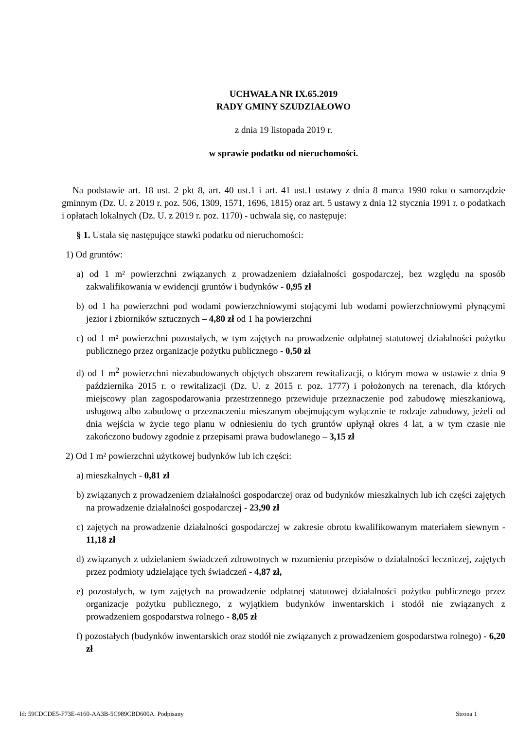UCHWAŁA NR IX.65.2019
RADY GMINY SZUDZIAŁOWO
z dnia 19 listopada 2019 r.
w sprawie podatku od nieruchomości.
Na podstawie art. 18 ust. 2 pkt 8, art. 40 ust.1 i art. 41 ust.1 ustawy z dnia 8 marca 1990 roku o samorządzie gminnym (Dz. U. z 2019 r. poz. 506, 1309, 1571, 1696, 1815) oraz art. 5 ustawy z dnia 12 stycznia 1991 r. o podatkach i opłatach lokalnych (Dz. U. z 2019 r. poz. 1170) - uchwala się, co następuje:
§ 1. Ustala się następujące stawki podatku od nieruchomości:
1) Od gruntów:
a) od 1 m² powierzchni związanych z prowadzeniem działalności gospodarczej, bez względu na sposób zakwalifikowania w ewidencji gruntów i budynków - 0,95 zł
b) od 1 ha powierzchni pod wodami powierzchniowymi stojącymi lub wodami powierzchniowymi płynącymi jezior i zbiorników sztucznych – 4,80 zł od 1 ha powierzchni
c) od 1 m² powierzchni pozostałych, w tym zajętych na prowadzenie odpłatnej statutowej działalności pożytku publicznego przez organizacje pożytku publicznego - 0,50 zł
d) od 1 m<sup>2</sup> powierzchni niezabudowanych objętych obszarem rewitalizacji, o którym mowa w ustawie z dnia 9 października 2015 r. o rewitalizacji (Dz. U. z 2015 r. poz. 1777) i położonych na terenach, dla których miejscowy plan zagospodarowania przestrzennego przewiduje przeznaczenie pod zabudowę mieszkaniową, usługową albo zabudowę o przeznaczeniu mieszanym obejmującym wyłącznie te rodzaje zabudowy, jeżeli od dnia wejścia w życie tego planu w odniesieniu do tych gruntów upłynął okres 4 lat, a w tym czasie nie zakończono budowy zgodnie z przepisami prawa budowlanego – 3,15 zł
2) Od 1 m² powierzchni użytkowej budynków lub ich części:
a) mieszkalnych - 0,81 zł
b) związanych z prowadzeniem działalności gospodarczej oraz od budynków mieszkalnych lub ich części zajętych na prowadzenie działalności gospodarczej - 23,90 zł
c) zajętych na prowadzenie działalności gospodarczej w zakresie obrotu kwalifikowanym materiałem siewnym - 11,18 zł
d) związanych z udzielaniem świadczeń zdrowotnych w rozumieniu przepisów o działalności leczniczej, zajętych przez podmioty udzielające tych świadczeń - 4,87 zł,
e) pozostałych, w tym zajętych na prowadzenie odpłatnej statutowej działalności pożytku publicznego przez organizacje pożytku publicznego, z wyjątkiem budynków inwentarskich i stodół nie związanych z prowadzeniem gospodarstwa rolnego - 8,05 zł
f) pozostałych (budynków inwentarskich oraz stodół nie związanych z prowadzeniem gospodarstwa rolnego) - 6,20 zł
Id: 59CDCDE5-F73E-4160-AA3B-5C989CBD600A. Podpisany Strona 1